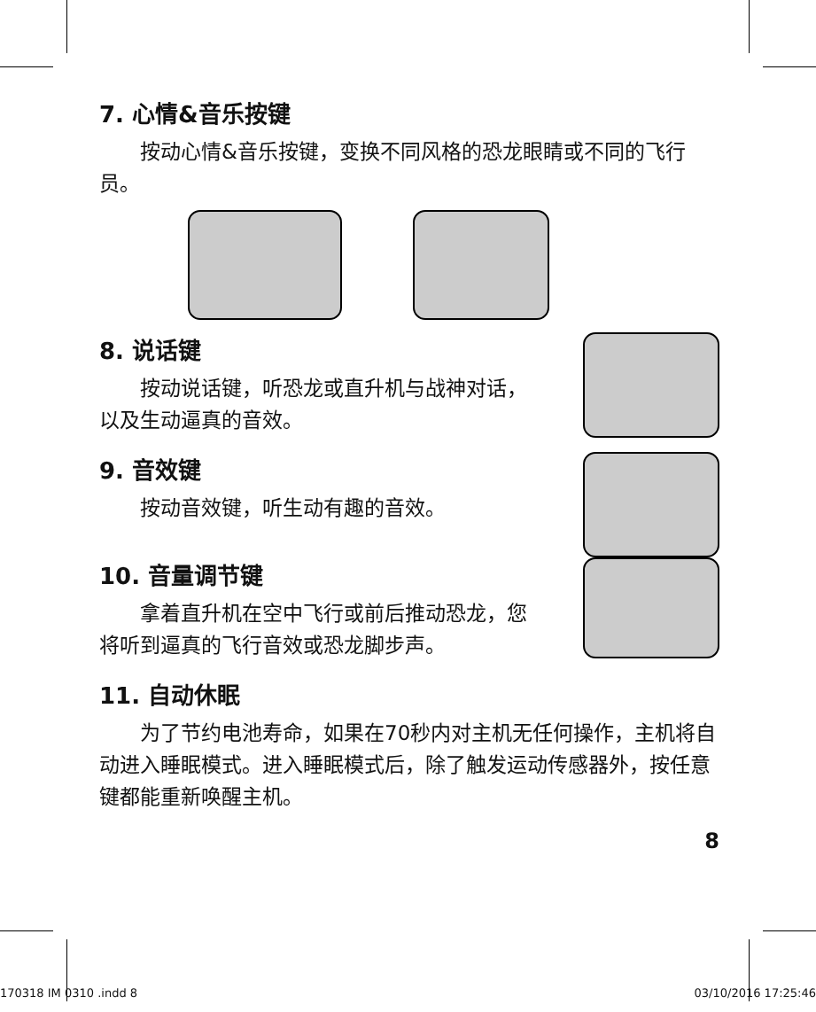7. 心情&音乐按键
按动心情&音乐按键，变换不同风格的恐龙眼睛或不同的飞行员。
8. 说话键
按动说话键，听恐龙或直升机与战神对话，以及生动逼真的音效。
9. 音效键
按动音效键，听生动有趣的音效。
10. 音量调节键
拿着直升机在空中飞行或前后推动恐龙，您将听到逼真的飞行音效或恐龙脚步声。
11. 自动休眠
为了节约电池寿命，如果在70秒内对主机无任何操作，主机将自动进入睡眠模式。进入睡眠模式后，除了触发运动传感器外，按任意键都能重新唤醒主机。
8
170318 IM 0310 .indd 8 03/10/2016 17:25:46